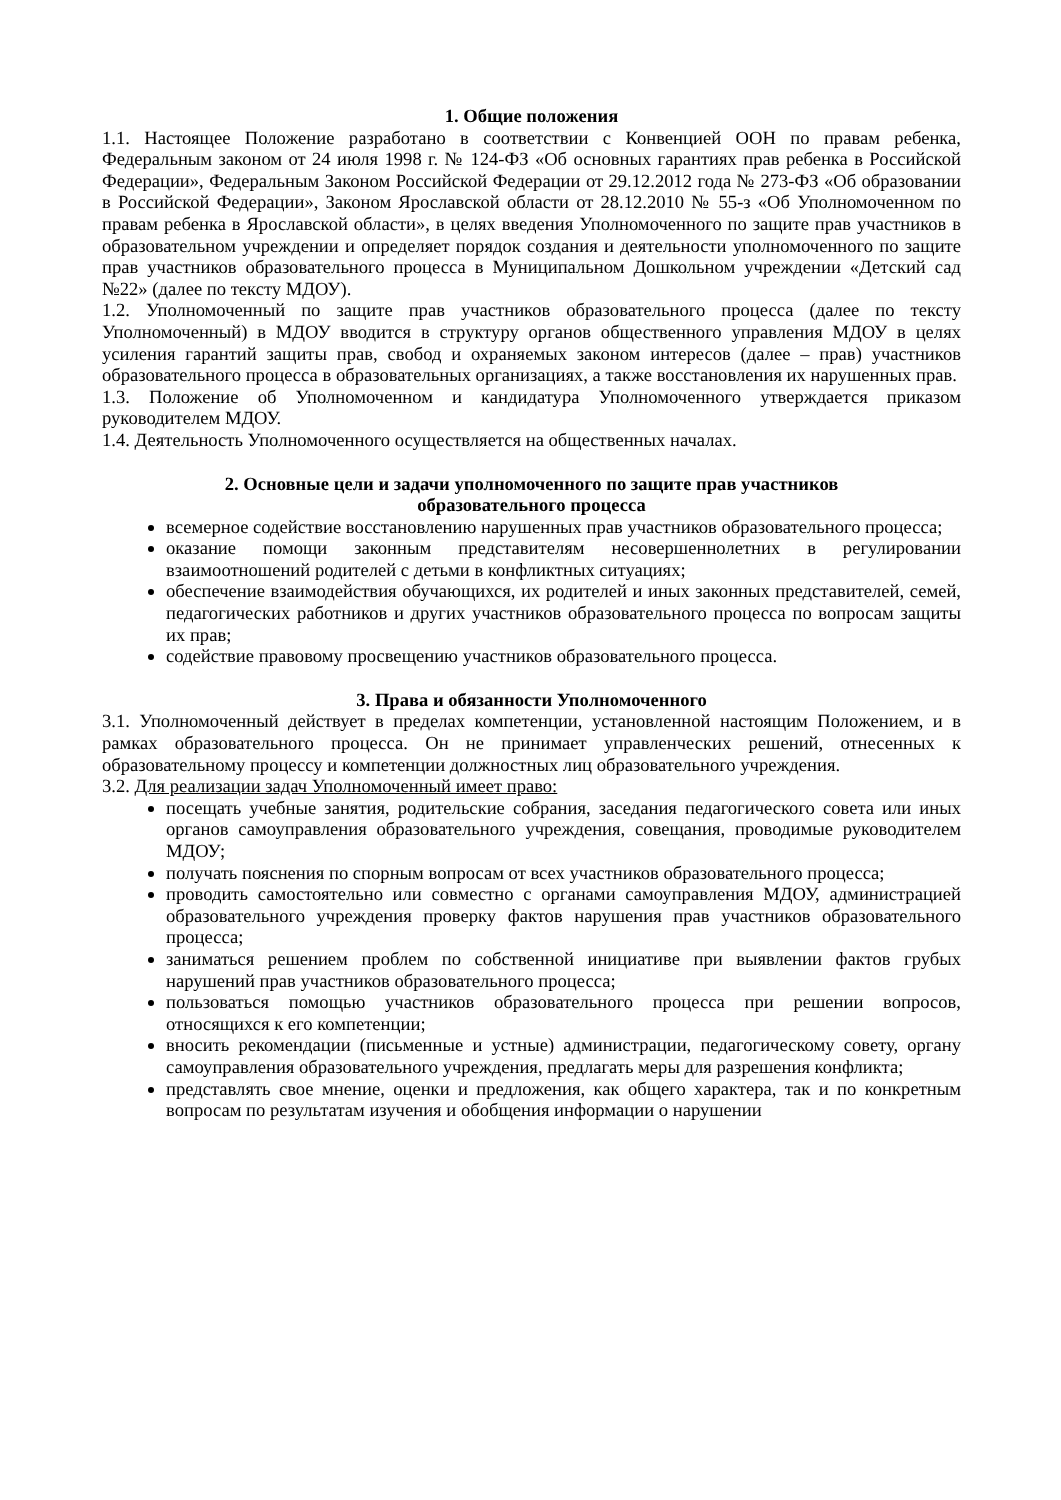1. Общие положения
1.1. Настоящее Положение разработано в соответствии с Конвенцией ООН по правам ребенка, Федеральным законом от 24 июля 1998 г. № 124-ФЗ «Об основных гарантиях прав ребенка в Российской Федерации», Федеральным Законом Российской Федерации от 29.12.2012 года № 273-ФЗ «Об образовании в Российской Федерации», Законом Ярославской области от 28.12.2010 № 55-з «Об Уполномоченном по правам ребенка в Ярославской области», в целях введения Уполномоченного по защите прав участников в образовательном учреждении и определяет порядок создания и деятельности уполномоченного по защите прав участников образовательного процесса в Муниципальном Дошкольном учреждении «Детский сад №22» (далее по тексту МДОУ).
1.2. Уполномоченный по защите прав участников образовательного процесса (далее по тексту Уполномоченный) в МДОУ вводится в структуру органов общественного управления МДОУ в целях усиления гарантий защиты прав, свобод и охраняемых законом интересов (далее – прав) участников образовательного процесса в образовательных организациях, а также восстановления их нарушенных прав.
1.3. Положение об Уполномоченном и кандидатура Уполномоченного утверждается приказом руководителем МДОУ.
1.4. Деятельность Уполномоченного осуществляется на общественных началах.
2. Основные цели и задачи уполномоченного по защите прав участников
образовательного процесса
всемерное содействие восстановлению нарушенных прав участников образовательного процесса;
оказание помощи законным представителям несовершеннолетних в регулировании взаимоотношений родителей с детьми в конфликтных ситуациях;
обеспечение взаимодействия обучающихся, их родителей и иных законных представителей, семей, педагогических работников и других участников образовательного процесса по вопросам защиты их прав;
содействие правовому просвещению участников образовательного процесса.
3. Права и обязанности Уполномоченного
3.1. Уполномоченный действует в пределах компетенции, установленной настоящим Положением, и в рамках образовательного процесса. Он не принимает управленческих решений, отнесенных к образовательному процессу и компетенции должностных лиц образовательного учреждения.
3.2. Для реализации задач Уполномоченный имеет право:
посещать учебные занятия, родительские собрания, заседания педагогического совета или иных органов самоуправления образовательного учреждения, совещания, проводимые руководителем МДОУ;
получать пояснения по спорным вопросам от всех участников образовательного процесса;
проводить самостоятельно или совместно с органами самоуправления МДОУ, администрацией образовательного учреждения проверку фактов нарушения прав участников образовательного процесса;
заниматься решением проблем по собственной инициативе при выявлении фактов грубых нарушений прав участников образовательного процесса;
пользоваться помощью участников образовательного процесса при решении вопросов, относящихся к его компетенции;
вносить рекомендации (письменные и устные) администрации, педагогическому совету, органу самоуправления образовательного учреждения, предлагать меры для разрешения конфликта;
представлять свое мнение, оценки и предложения, как общего характера, так и по конкретным вопросам по результатам изучения и обобщения информации о нарушении